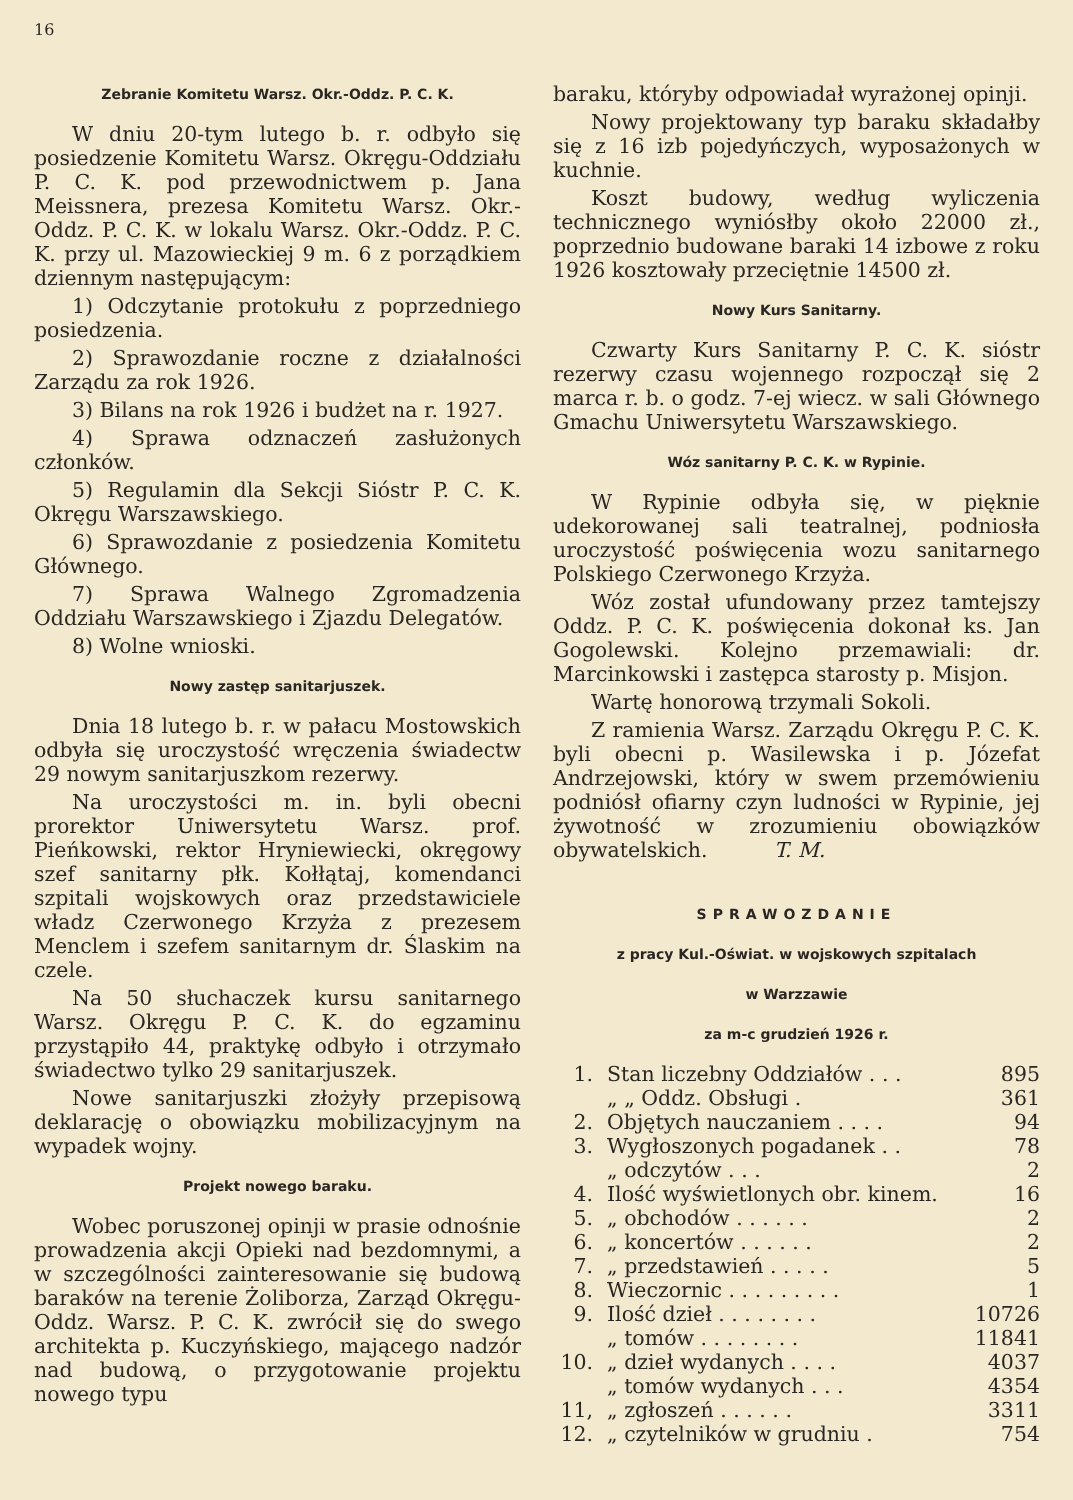16
Zebranie Komitetu Warsz. Okr.-Oddz. P. C. K.
W dniu 20-tym lutego b. r. odbyło się posiedzenie Komitetu Warsz. Okręgu-Oddziału P. C. K. pod przewodnictwem p. Jana Meissnera, prezesa Komitetu Warsz. Okr.-Oddz. P. C. K. w lokalu Warsz. Okr.-Oddz. P. C. K. przy ul. Mazowieckiej 9 m. 6 z porządkiem dziennym następującym:
1) Odczytanie protokułu z poprzedniego posiedzenia.
2) Sprawozdanie roczne z działalności Zarządu za rok 1926.
3) Bilans na rok 1926 i budżet na r. 1927.
4) Sprawa odznaczeń zasłużonych członków.
5) Regulamin dla Sekcji Sióstr P. C. K. Okręgu Warszawskiego.
6) Sprawozdanie z posiedzenia Komitetu Głównego.
7) Sprawa Walnego Zgromadzenia Oddziału Warszawskiego i Zjazdu Delegatów.
8) Wolne wnioski.
Nowy zastęp sanitarjuszek.
Dnia 18 lutego b. r. w pałacu Mostowskich odbyła się uroczystość wręczenia świadectw 29 nowym sanitarjuszkom rezerwy.
Na uroczystości m. in. byli obecni prorektor Uniwersytetu Warsz. prof. Pieńkowski, rektor Hryniewiecki, okręgowy szef sanitarny płk. Kołłątaj, komendanci szpitali wojskowych oraz przedstawiciele władz Czerwonego Krzyża z prezesem Menclem i szefem sanitarnym dr. Ślaskim na czele.
Na 50 słuchaczek kursu sanitarnego Warsz. Okręgu P. C. K. do egzaminu przystąpiło 44, praktykę odbyło i otrzymało świadectwo tylko 29 sanitarjuszek.
Nowe sanitarjuszki złożyły przepisową deklarację o obowiązku mobilizacyjnym na wypadek wojny.
Projekt nowego baraku.
Wobec poruszonej opinji w prasie odnośnie prowadzenia akcji Opieki nad bezdomnymi, a w szczególności zainteresowanie się budową baraków na terenie Żoliborza, Zarząd Okręgu-Oddz. Warsz. P. C. K. zwrócił się do swego architekta p. Kuczyńskiego, mającego nadzór nad budową, o przygotowanie projektu nowego typu
baraku, któryby odpowiadał wyrażonej opinji.
Nowy projektowany typ baraku składałby się z 16 izb pojedyńczych, wyposażonych w kuchnie.
Koszt budowy, według wyliczenia technicznego wyniósłby około 22000 zł., poprzednio budowane baraki 14 izbowe z roku 1926 kosztowały przeciętnie 14500 zł.
Nowy Kurs Sanitarny.
Czwarty Kurs Sanitarny P. C. K. sióstr rezerwy czasu wojennego rozpoczął się 2 marca r. b. o godz. 7-ej wiecz. w sali Głównego Gmachu Uniwersytetu Warszawskiego.
Wóz sanitarny P. C. K. w Rypinie.
W Rypinie odbyła się, w pięknie udekorowanej sali teatralnej, podniosła uroczystość poświęcenia wozu sanitarnego Polskiego Czerwonego Krzyża.
Wóz został ufundowany przez tamtejszy Oddz. P. C. K. poświęcenia dokonał ks. Jan Gogolewski. Kolejno przemawiali: dr. Marcinkowski i zastępca starosty p. Misjon.
Wartę honorową trzymali Sokoli.
Z ramienia Warsz. Zarządu Okręgu P. C. K. byli obecni p. Wasilewska i p. Józefat Andrzejowski, który w swem przemówieniu podniósł ofiarny czyn ludności w Rypinie, jej żywotność w zrozumieniu obowiązków obywatelskich. T. M.
SPRAWOZDANIE
z pracy Kul.-Oświat. w wojskowych szpitalach
w Warzzawie
za m-c grudzień 1926 r.
| 1. | Stan liczebny Oddziałów . . . | 895 |
| | „ „ Oddz. Obsługi . | 361 |
| 2. | Objętych nauczaniem . . . . | 94 |
| 3. | Wygłoszonych pogadanek . . | 78 |
| | „ odczytów . . . | 2 |
| 4. | Ilość wyświetlonych obr. kinem. | 16 |
| 5. | „ obchodów . . . . . . | 2 |
| 6. | „ koncertów . . . . . . | 2 |
| 7. | „ przedstawień . . . . . | 5 |
| 8. | Wieczornic . . . . . . . . . | 1 |
| 9. | Ilość dzieł . . . . . . . . | 10726 |
| | „ tomów . . . . . . . . | 11841 |
| 10. | „ dzieł wydanych . . . . | 4037 |
| | „ tomów wydanych . . . | 4354 |
| 11, | „ zgłoszeń . . . . . . | 3311 |
| 12. | „ czytelników w grudniu . | 754 |